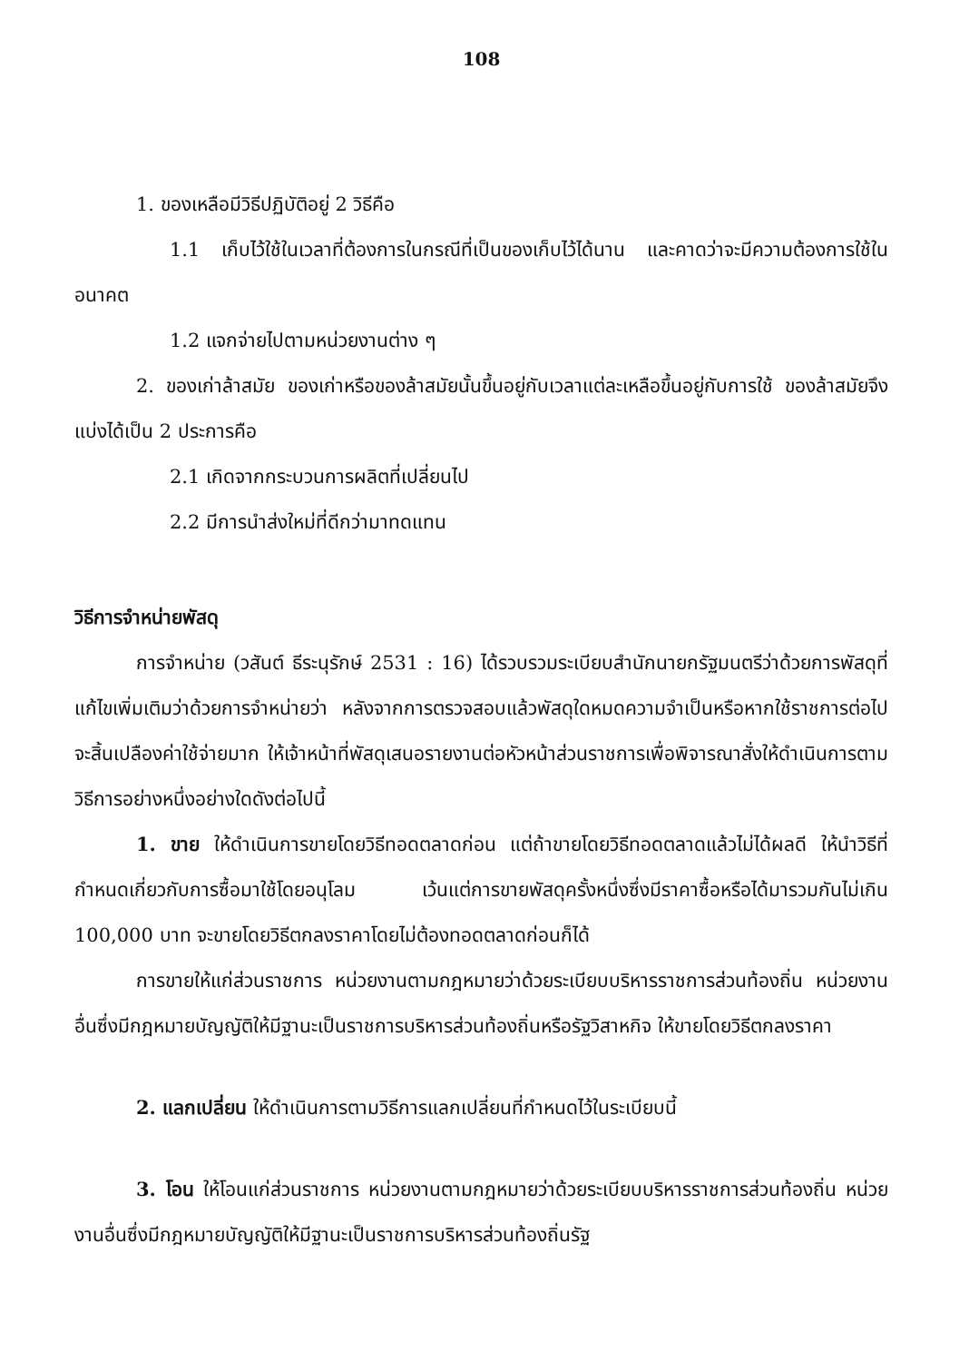108
1. ของเหลือมีวิธีปฏิบัติอยู่ 2 วิธีคือ
1.1 เก็บไว้ใช้ในเวลาที่ต้องการในกรณีที่เป็นของเก็บไว้ได้นาน และคาดว่าจะมีความต้องการใช้ในอนาคต
1.2 แจกจ่ายไปตามหน่วยงานต่าง ๆ
2. ของเก่าล้าสมัย ของเก่าหรือของล้าสมัยนั้นขึ้นอยู่กับเวลาแต่ละเหลือขึ้นอยู่กับการใช้ ของล้าสมัยจึงแบ่งได้เป็น 2 ประการคือ
2.1 เกิดจากกระบวนการผลิตที่เปลี่ยนไป
2.2 มีการนำส่งใหม่ที่ดีกว่ามาทดแทน
วิธีการจำหน่ายพัสดุ
การจำหน่าย (วสันต์ ธีระนุรักษ์ 2531 : 16) ได้รวบรวมระเบียบสำนักนายกรัฐมนตรีว่าด้วยการพัสดุที่แก้ไขเพิ่มเติมว่าด้วยการจำหน่ายว่า หลังจากการตรวจสอบแล้วพัสดุใดหมดความจำเป็นหรือหากใช้ราชการต่อไปจะสิ้นเปลืองค่าใช้จ่ายมาก ให้เจ้าหน้าที่พัสดุเสนอรายงานต่อหัวหน้าส่วนราชการเพื่อพิจารณาสั่งให้ดำเนินการตามวิธีการอย่างหนึ่งอย่างใดดังต่อไปนี้
1. ขาย ให้ดำเนินการขายโดยวิธีทอดตลาดก่อน แต่ถ้าขายโดยวิธีทอดตลาดแล้วไม่ได้ผลดี ให้นำวิธีที่กำหนดเกี่ยวกับการซื้อมาใช้โดยอนุโลม เว้นแต่การขายพัสดุครั้งหนึ่งซึ่งมีราคาซื้อหรือได้มารวมกันไม่เกิน 100,000 บาท จะขายโดยวิธีตกลงราคาโดยไม่ต้องทอดตลาดก่อนก็ได้
การขายให้แก่ส่วนราชการ หน่วยงานตามกฎหมายว่าด้วยระเบียบบริหารราชการส่วนท้องถิ่น หน่วยงานอื่นซึ่งมีกฎหมายบัญญัติให้มีฐานะเป็นราชการบริหารส่วนท้องถิ่นหรือรัฐวิสาหกิจ ให้ขายโดยวิธีตกลงราคา
2. แลกเปลี่ยน ให้ดำเนินการตามวิธีการแลกเปลี่ยนที่กำหนดไว้ในระเบียบนี้
3. โอน ให้โอนแก่ส่วนราชการ หน่วยงานตามกฎหมายว่าด้วยระเบียบบริหารราชการส่วนท้องถิ่น หน่วยงานอื่นซึ่งมีกฎหมายบัญญัติให้มีฐานะเป็นราชการบริหารส่วนท้องถิ่นรัฐ